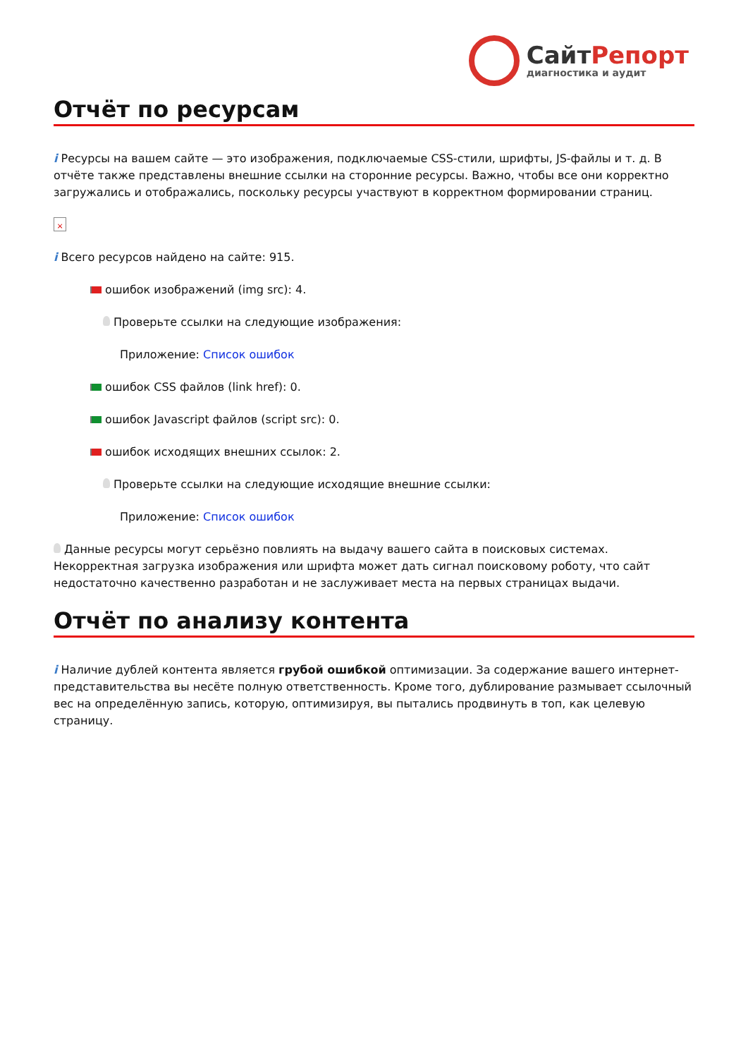СайтРепорт
диагностика и аудит
Отчёт по ресурсам
i Ресурсы на вашем сайте — это изображения, подключаемые CSS-стили, шрифты, JS-файлы и т. д. В отчёте также представлены внешние ссылки на сторонние ресурсы. Важно, чтобы все они корректно загружались и отображались, поскольку ресурсы участвуют в корректном формировании страниц.
×
i Всего ресурсов найдено на сайте: 915.
ошибок изображений (img src): 4.
Проверьте ссылки на следующие изображения:
Приложение: Список ошибок
ошибок CSS файлов (link href): 0.
ошибок Javascript файлов (script src): 0.
ошибок исходящих внешних ссылок: 2.
Проверьте ссылки на следующие исходящие внешние ссылки:
Приложение: Список ошибок
Данные ресурсы могут серьёзно повлиять на выдачу вашего сайта в поисковых системах. Некорректная загрузка изображения или шрифта может дать сигнал поисковому роботу, что сайт недостаточно качественно разработан и не заслуживает места на первых страницах выдачи.
Отчёт по анализу контента
i Наличие дублей контента является грубой ошибкой оптимизации. За содержание вашего интернет-представительства вы несёте полную ответственность. Кроме того, дублирование размывает ссылочный вес на определённую запись, которую, оптимизируя, вы пытались продвинуть в топ, как целевую страницу.